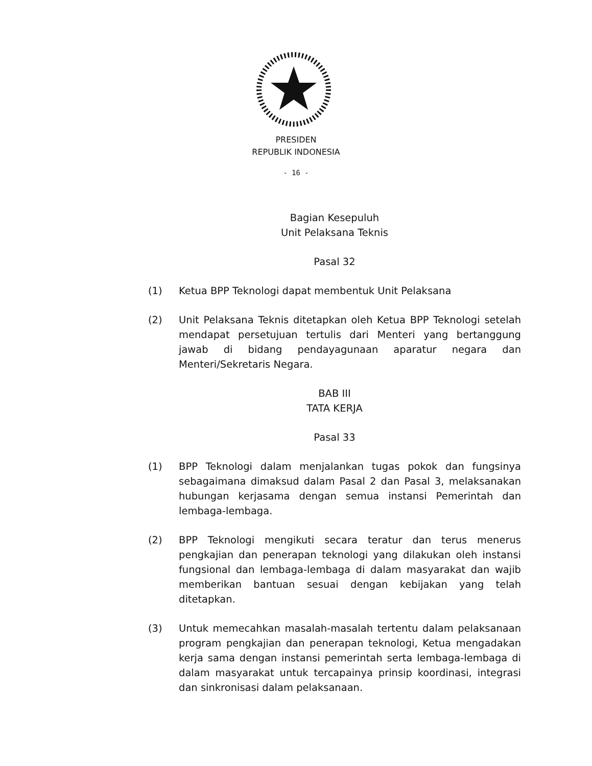PRESIDEN
REPUBLIK INDONESIA
- 16 -
Bagian Kesepuluh
Unit Pelaksana Teknis
Pasal 32
(1) Ketua BPP Teknologi dapat membentuk Unit Pelaksana
(2) Unit Pelaksana Teknis ditetapkan oleh Ketua BPP Teknologi setelah mendapat persetujuan tertulis dari Menteri yang bertanggung jawab di bidang pendayagunaan aparatur negara dan Menteri/Sekretaris Negara.
BAB III
TATA KERJA
Pasal 33
(1) BPP Teknologi dalam menjalankan tugas pokok dan fungsinya sebagaimana dimaksud dalam Pasal 2 dan Pasal 3, melaksanakan hubungan kerjasama dengan semua instansi Pemerintah dan lembaga-lembaga.
(2) BPP Teknologi mengikuti secara teratur dan terus menerus pengkajian dan penerapan teknologi yang dilakukan oleh instansi fungsional dan lembaga-lembaga di dalam masyarakat dan wajib memberikan bantuan sesuai dengan kebijakan yang telah ditetapkan.
(3) Untuk memecahkan masalah-masalah tertentu dalam pelaksanaan program pengkajian dan penerapan teknologi, Ketua mengadakan kerja sama dengan instansi pemerintah serta lembaga-lembaga di dalam masyarakat untuk tercapainya prinsip koordinasi, integrasi dan sinkronisasi dalam pelaksanaan.